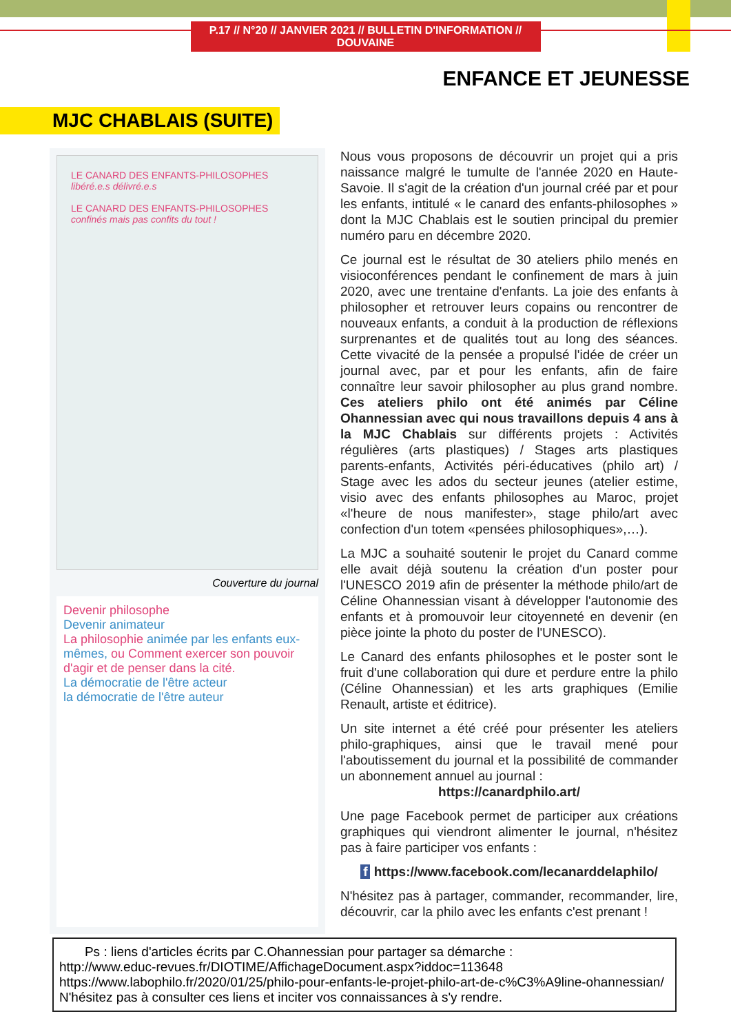P.17 // N°20 // JANVIER 2021 // BULLETIN D'INFORMATION // DOUVAINE
ENFANCE ET JEUNESSE
MJC CHABLAIS (SUITE)
LE CANARD DES ENFANTS-PHILOSOPHES
libéré.e.s délivré.e.s
LE CANARD DES ENFANTS-PHILOSOPHES
confinés mais pas confits du tout !
Couverture du journal
Devenir philosophe
Devenir animateur
La philosophie animée par les enfants eux-mêmes, ou Comment exercer son pouvoir d'agir et de penser dans la cité.
La démocratie de l'être acteur
la démocratie de l'être auteur
Nous vous proposons de découvrir un projet qui a pris naissance malgré le tumulte de l'année 2020 en Haute-Savoie. Il s'agit de la création d'un journal créé par et pour les enfants, intitulé « le canard des enfants-philosophes » dont la MJC Chablais est le soutien principal du premier numéro paru en décembre 2020.
Ce journal est le résultat de 30 ateliers philo menés en visioconférences pendant le confinement de mars à juin 2020, avec une trentaine d'enfants. La joie des enfants à philosopher et retrouver leurs copains ou rencontrer de nouveaux enfants, a conduit à la production de réflexions surprenantes et de qualités tout au long des séances. Cette vivacité de la pensée a propulsé l'idée de créer un journal avec, par et pour les enfants, afin de faire connaître leur savoir philosopher au plus grand nombre. Ces ateliers philo ont été animés par Céline Ohannessian avec qui nous travaillons depuis 4 ans à la MJC Chablais sur différents projets : Activités régulières (arts plastiques) / Stages arts plastiques parents-enfants, Activités péri-éducatives (philo art) / Stage avec les ados du secteur jeunes (atelier estime, visio avec des enfants philosophes au Maroc, projet «l'heure de nous manifester», stage philo/art avec confection d'un totem «pensées philosophiques»,…).
La MJC a souhaité soutenir le projet du Canard comme elle avait déjà soutenu la création d'un poster pour l'UNESCO 2019 afin de présenter la méthode philo/art de Céline Ohannessian visant à développer l'autonomie des enfants et à promouvoir leur citoyenneté en devenir (en pièce jointe la photo du poster de l'UNESCO).
Le Canard des enfants philosophes et le poster sont le fruit d'une collaboration qui dure et perdure entre la philo (Céline Ohannessian) et les arts graphiques (Emilie Renault, artiste et éditrice).
Un site internet a été créé pour présenter les ateliers philo-graphiques, ainsi que le travail mené pour l'aboutissement du journal et la possibilité de commander un abonnement annuel au journal :
https://canardphilo.art/
Une page Facebook permet de participer aux créations graphiques qui viendront alimenter le journal, n'hésitez pas à faire participer vos enfants :
f https://www.facebook.com/lecanarddelaphilo/
N'hésitez pas à partager, commander, recommander, lire, découvrir, car la philo avec les enfants c'est prenant !
Ps : liens d'articles écrits par C.Ohannessian pour partager sa démarche :
http://www.educ-revues.fr/DIOTIME/AffichageDocument.aspx?iddoc=113648
https://www.labophilo.fr/2020/01/25/philo-pour-enfants-le-projet-philo-art-de-c%C3%A9line-ohannessian/
N'hésitez pas à consulter ces liens et inciter vos connaissances à s'y rendre.